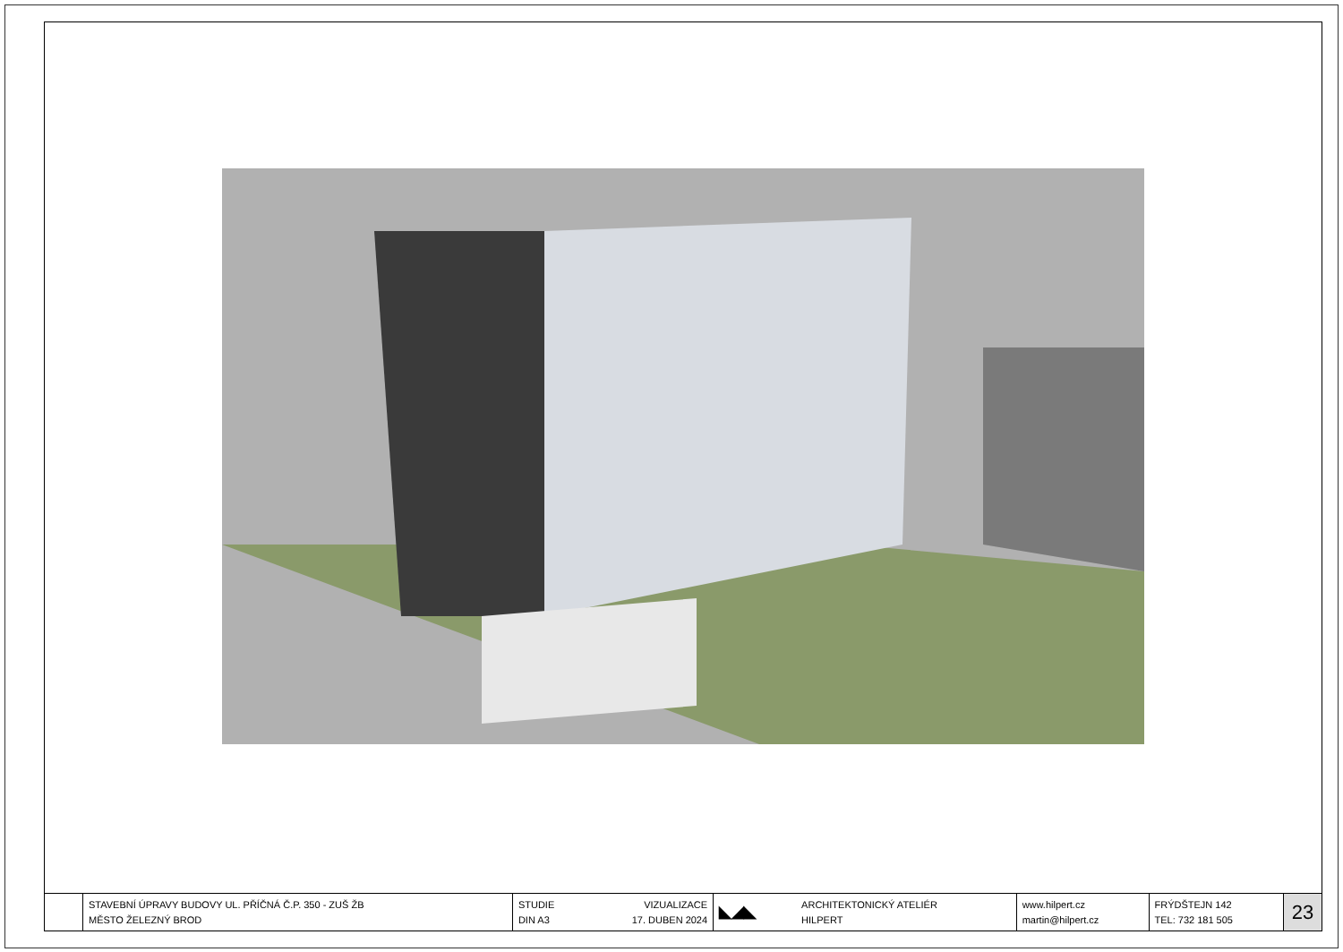| | STAVEBNÍ ÚPRAVY BUDOVY UL. PŘÍČNÁ Č.P. 350 - ZUŠ ŽB MĚSTO ŽELEZNÝ BROD | STUDIE DIN A3 | VIZUALIZACE 17. DUBEN 2024 | ◣◢◣ | ARCHITEKTONICKÝ ATELIÉR HILPERT | www.hilpert.cz martin@hilpert.cz | FRÝDŠTEJN 142 TEL: 732 181 505 | 23 |